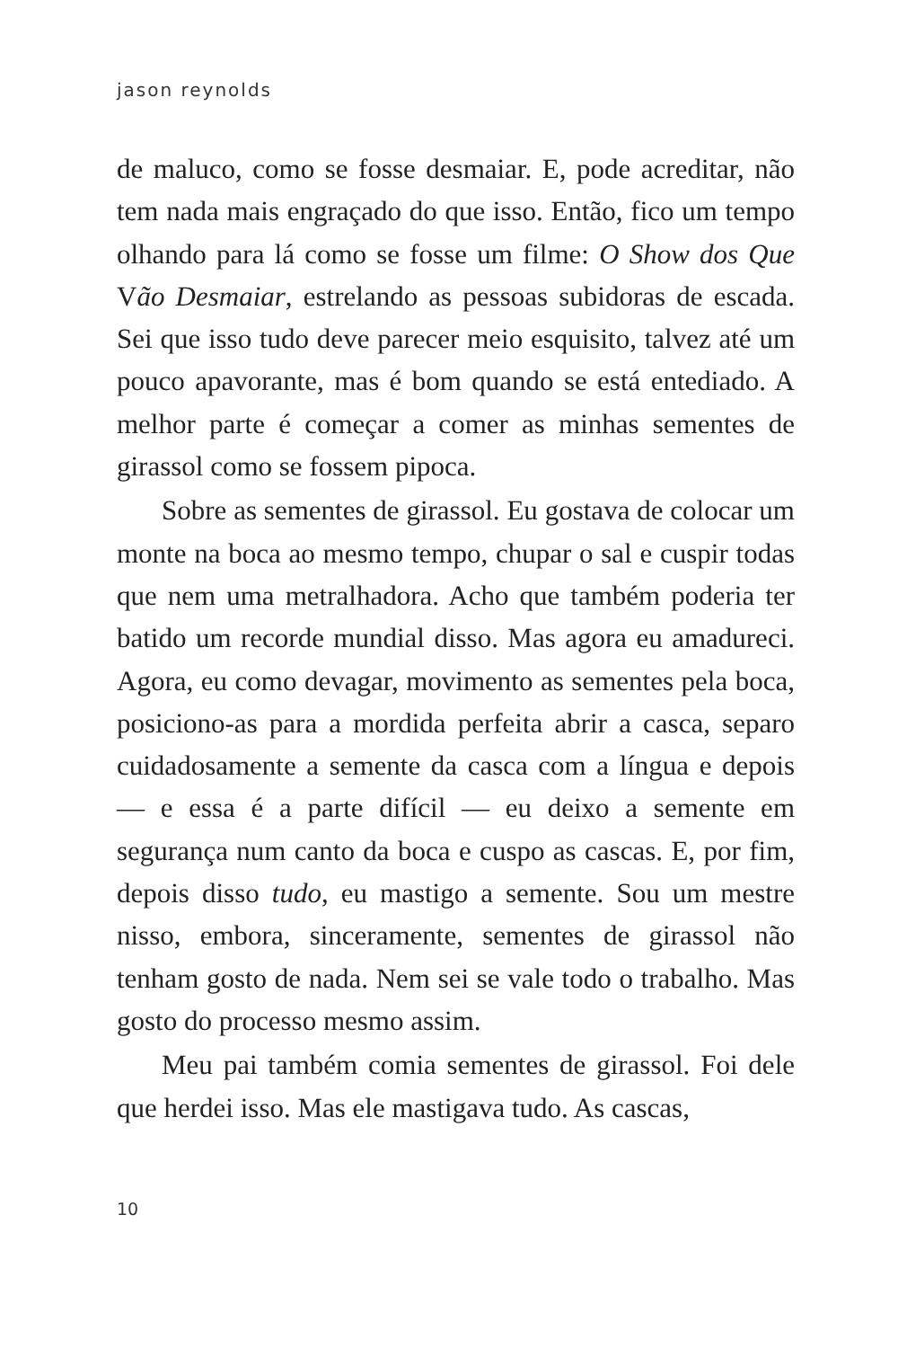jason reynolds
de maluco, como se fosse desmaiar. E, pode acreditar, não tem nada mais engraçado do que isso. Então, fico um tempo olhando para lá como se fosse um filme: O Show dos Que Vão Desmaiar, estrelando as pessoas subidoras de escada. Sei que isso tudo deve parecer meio esquisito, talvez até um pouco apavorante, mas é bom quando se está entediado. A melhor parte é começar a comer as minhas sementes de girassol como se fossem pipoca.
Sobre as sementes de girassol. Eu gostava de colocar um monte na boca ao mesmo tempo, chupar o sal e cuspir todas que nem uma metralhadora. Acho que também poderia ter batido um recorde mundial disso. Mas agora eu amadureci. Agora, eu como devagar, movimento as sementes pela boca, posiciono-as para a mordida perfeita abrir a casca, separo cuidadosamente a semente da casca com a língua e depois — e essa é a parte difícil — eu deixo a semente em segurança num canto da boca e cuspo as cascas. E, por fim, depois disso tudo, eu mastigo a semente. Sou um mestre nisso, embora, sinceramente, sementes de girassol não tenham gosto de nada. Nem sei se vale todo o trabalho. Mas gosto do processo mesmo assim.
Meu pai também comia sementes de girassol. Foi dele que herdei isso. Mas ele mastigava tudo. As cascas,
10